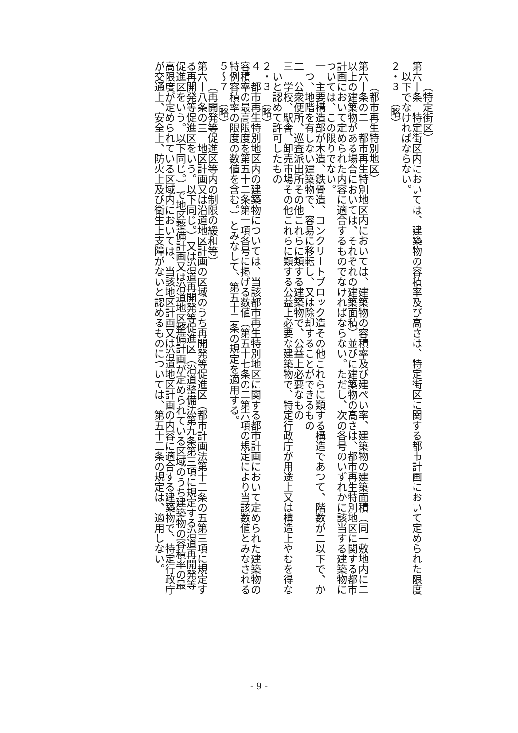（特定街区）
第六十条　特定街区内においては、建築物の容積率及び高さは、特定街区に関する都市計画において定められた限度以下でなければならない。
２・３　（略）
（都市再生特別地区）
第六十条の二　都市再生特別地区内においては、建築物の容積率及び建ぺい率、建築物の建築面積（同一敷地内に二以上の建築物がある場合においては、それぞれの建築面積）並びに建築物の高さは、都市再生特別地区に関する都市計画において定められた内容に適合するものでなければならない。ただし、次の各号のいずれかに該当する建築物については、この限りでない。
一　主要構造部が木造、鉄骨造、コンクリートブロック造その他これらに類する構造であつて、階数が二以下で、かつ、地階を有しない建築物で、容易に移転し、又は除却することができるもの
二　公衆便所、巡査派出所その他これらに類する建築物で、公益上必要なもの
三　学校、駅舎、卸売市場その他これらに類する公益上必要な建築物で、特定行政庁が用途上又は構造上やむを得ないと認めて許可したもの
２・３　（略）
４　都市再生特別地区内の建築物については、当該都市再生特別地区に関する都市計画において定められた建築物の容積率の最高限度を第五十二条第一項各号に掲げる数値（第五十七条の二第六項の規定により当該数値とみなされる特例容積率の限度の数値を含む。）とみなして、第五十二条の規定を適用する。
５～７　（略）
（再開発等促進区等内の制限の緩和等）
第六十八条の三　地区計画又は沿道地区計画の区域のうち再開発等促進区（都市計画法第十二条の五第三項に規定する再開発等促進区をいう。以下同じ。）又は沿道再開発等促進区（沿道整備法第九条第三項に規定する沿道再開発等促進区をいう。以下同じ。）で地区整備計画又は沿道地区整備計画が定められている区域のうち建築物の容積率の最高限度が定められている区域内においては、当該地区計画又は沿道地区計画の内容に適合する建築物で、特定行政庁が交通上、安全上、防火上及び衛生上支障がないと認めるものについては、第五十二条の規定は、適用しない。
- 9 -